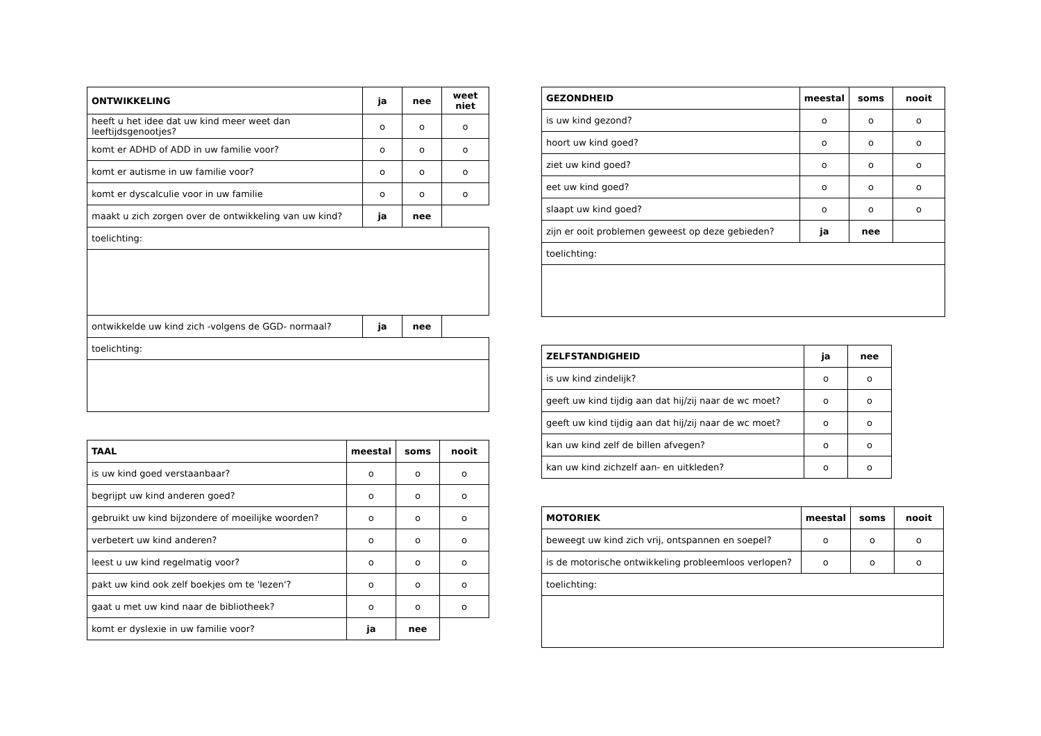| ONTWIKKELING | ja | nee | weet niet |
| --- | --- | --- | --- |
| heeft u het idee dat uw kind meer weet dan leeftijdsgenootjes? | o | o | o |
| komt er ADHD of ADD in uw familie voor? | o | o | o |
| komt er autisme in uw familie voor? | o | o | o |
| komt er dyscalculie voor in uw familie | o | o | o |
| maakt u zich zorgen over de ontwikkeling van uw kind? | ja | nee | |
| toelichting: | | | |
| ontwikkelde uw kind zich -volgens de GGD- normaal? | ja | nee | |
| toelichting: | | | |
| TAAL | meestal | soms | nooit |
| --- | --- | --- | --- |
| is uw kind goed verstaanbaar? | o | o | o |
| begrijpt uw kind anderen goed? | o | o | o |
| gebruikt uw kind bijzondere of moeilijke woorden? | o | o | o |
| verbetert uw kind anderen? | o | o | o |
| leest u uw kind regelmatig voor? | o | o | o |
| pakt uw kind ook zelf boekjes om te 'lezen'? | o | o | o |
| gaat u met uw kind naar de bibliotheek? | o | o | o |
| komt er dyslexie in uw familie voor? | ja | nee | |
| GEZONDHEID | meestal | soms | nooit |
| --- | --- | --- | --- |
| is uw kind gezond? | o | o | o |
| hoort uw kind goed? | o | o | o |
| ziet uw kind goed? | o | o | o |
| eet uw kind goed? | o | o | o |
| slaapt uw kind goed? | o | o | o |
| zijn er ooit problemen geweest op deze gebieden? | ja | nee | |
| toelichting: | | | |
| ZELFSTANDIGHEID | ja | nee |
| --- | --- | --- |
| is uw kind zindelijk? | o | o |
| geeft uw kind tijdig aan dat hij/zij naar de wc moet? | o | o |
| geeft uw kind tijdig aan dat hij/zij naar de wc moet? | o | o |
| kan uw kind zelf de billen afvegen? | o | o |
| kan uw kind zichzelf aan- en uitkleden? | o | o |
| MOTORIEK | meestal | soms | nooit |
| --- | --- | --- | --- |
| beweegt uw kind zich vrij, ontspannen en soepel? | o | o | o |
| is de motorische ontwikkeling probleemloos verlopen? | o | o | o |
| toelichting: | | | |